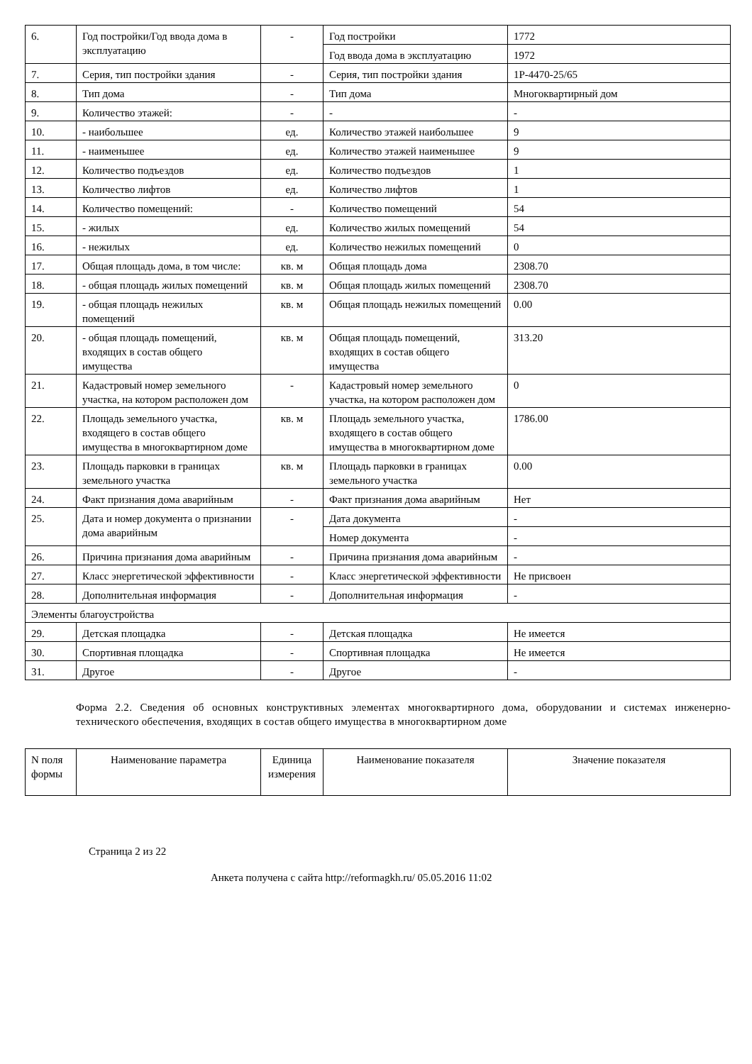| 6. | Год постройки/Год ввода дома в эксплуатацию | - | Год постройки | 1772 |
| | | | Год ввода дома в эксплуатацию | 1972 |
| 7. | Серия, тип постройки здания | - | Серия, тип постройки здания | 1Р-4470-25/65 |
| 8. | Тип дома | - | Тип дома | Многоквартирный дом |
| 9. | Количество этажей: | - | - | - |
| 10. | - наибольшее | ед. | Количество этажей наибольшее | 9 |
| 11. | - наименьшее | ед. | Количество этажей наименьшее | 9 |
| 12. | Количество подъездов | ед. | Количество подъездов | 1 |
| 13. | Количество лифтов | ед. | Количество лифтов | 1 |
| 14. | Количество помещений: | - | Количество помещений | 54 |
| 15. | - жилых | ед. | Количество жилых помещений | 54 |
| 16. | - нежилых | ед. | Количество нежилых помещений | 0 |
| 17. | Общая площадь дома, в том числе: | кв. м | Общая площадь дома | 2308.70 |
| 18. | - общая площадь жилых помещений | кв. м | Общая площадь жилых помещений | 2308.70 |
| 19. | - общая площадь нежилых помещений | кв. м | Общая площадь нежилых помещений | 0.00 |
| 20. | - общая площадь помещений, входящих в состав общего имущества | кв. м | Общая площадь помещений, входящих в состав общего имущества | 313.20 |
| 21. | Кадастровый номер земельного участка, на котором расположен дом | - | Кадастровый номер земельного участка, на котором расположен дом | 0 |
| 22. | Площадь земельного участка, входящего в состав общего имущества в многоквартирном доме | кв. м | Площадь земельного участка, входящего в состав общего имущества в многоквартирном доме | 1786.00 |
| 23. | Площадь парковки в границах земельного участка | кв. м | Площадь парковки в границах земельного участка | 0.00 |
| 24. | Факт признания дома аварийным | - | Факт признания дома аварийным | Нет |
| 25. | Дата и номер документа о признании дома аварийным | - | Дата документа | - |
| | | | Номер документа | - |
| 26. | Причина признания дома аварийным | - | Причина признания дома аварийным | - |
| 27. | Класс энергетической эффективности | - | Класс энергетической эффективности | Не присвоен |
| 28. | Дополнительная информация | - | Дополнительная информация | - |
| Элементы благоустройства | | | | |
| 29. | Детская площадка | - | Детская площадка | Не имеется |
| 30. | Спортивная площадка | - | Спортивная площадка | Не имеется |
| 31. | Другое | - | Другое | - |
Форма 2.2. Сведения об основных конструктивных элементах многоквартирного дома, оборудовании и системах инженерно-технического обеспечения, входящих в состав общего имущества в многоквартирном доме
| N поля формы | Наименование параметра | Единица измерения | Наименование показателя | Значение показателя |
| --- | --- | --- | --- | --- |
Страница 2 из 22
Анкета получена с сайта http://reformagkh.ru/ 05.05.2016 11:02